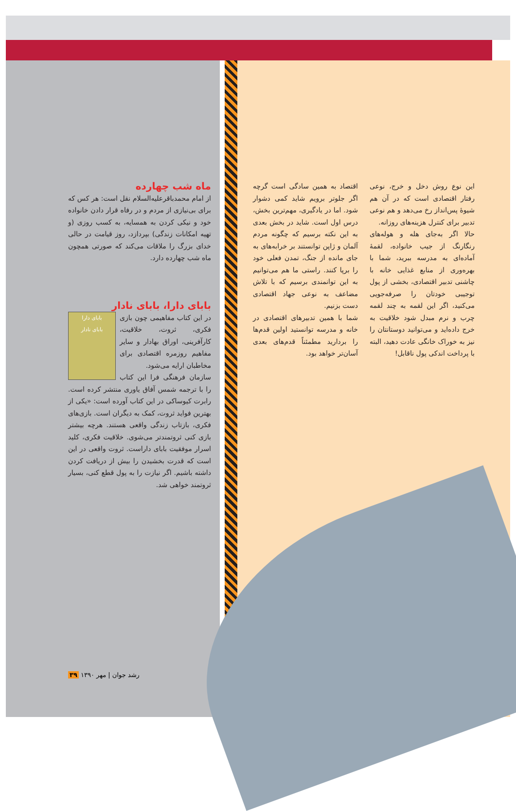این نوع روش دخل و خرج، نوعی رفتار اقتصادی است که در آن هم شیوهٔ پس‌انداز رخ می‌دهد و هم نوعی تدبیر برای کنترل هزینه‌های روزانه.
حالا اگر به‌جای هله و هوله‌های رنگارنگ از جیب خانواده، لقمهٔ آماده‌ای به مدرسه ببرید، شما با بهره‌وری از منابع غذایی خانه با چاشنی تدبیر اقتصادی، بخشی از پول توجیبی خودتان را صرفه‌جویی می‌کنید، اگر این لقمه به چند لقمه چرب و نرم مبدل شود خلاقیت به خرج داده‌اید و می‌توانید دوستانتان را نیز به خوراک خانگی عادت دهید، البته با پرداخت اندکی پول ناقابل!
اقتصاد به همین سادگی است گرچه اگر جلوتر برویم شاید کمی دشوار شود. اما در یادگیری، مهم‌ترین بخش، درس اول است. شاید در بخش بعدی به این نکته برسیم که چگونه مردم آلمان و ژاپن توانستند بر خرابه‌های به جای مانده از جنگ، تمدن فعلی خود را برپا کنند. راستی ما هم می‌توانیم به این توانمندی برسیم که با تلاش مضاعف به نوعی جهاد اقتصادی دست بزنیم.
شما با همین تدبیرهای اقتصادی در خانه و مدرسه توانستید اولین قدم‌ها را بردارید مطمئناً قدم‌های بعدی آسان‌تر خواهد بود.
ماه شب چهارده
از امام محمدباقرعلیه‌السلام نقل است: هر کس که برای بی‌نیازی از مردم و در رفاه قرار دادن خانواده خود و نیکی کردن به همسایه، به کسب روزی (و تهیه امکانات زندگی) بپردازد، روز قیامت در حالی خدای بزرگ را ملاقات می‌کند که صورتی همچون ماه شب چهارده دارد.
بابای دارا، بابای نادار
بابای دارا
بابای نادار
در این کتاب مفاهیمی چون بازی فکری، ثروت، خلاقیت، کارآفرینی، اوراق بهادار و سایر مفاهیم روزمره اقتصادی برای مخاطبان ارایه می‌شود.
سازمان فرهنگی فرا این کتاب را با ترجمه شمس آفاق یاوری منتشر کرده است. رابرت کیوساکی در این کتاب آورده است: «یکی از بهترین فواید ثروت، کمک به دیگران است. بازی‌های فکری، بازتاب زندگی واقعی هستند. هرچه بیشتر بازی کنی ثروتمندتر می‌شوی. خلاقیت فکری، کلید اسرار موفقیت بابای داراست. ثروت واقعی در این است که قدرت بخشیدن را بیش از دریافت کردن داشته باشیم. اگر نیازت را به پول قطع کنی، بسیار ثروتمند خواهی شد.
رشد جوان | مهر ۱۳۹۰ ۳۹